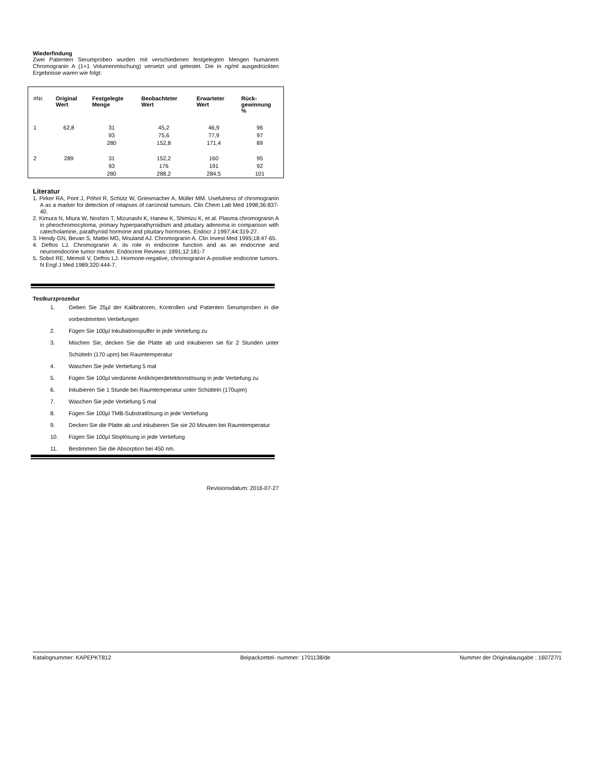Wiederfindung
Zwei Patienten Serumproben wurden mit verschiedenen festgelegten Mengen humanem Chromogranin A (1+1 Volumenmischung) versetzt und getestet. Die in ng/ml ausgedrückten Ergebnisse waren wie folgt:
| #Nr. | Original Wert | Festgelegte Menge | Beobachteter Wert | Erwarteter Wert | Rück- gewinnung % |
| --- | --- | --- | --- | --- | --- |
| 1 | 62,8 | 31 | 45,2 | 46,9 | 96 |
| | | 93 | 75,6 | 77,9 | 97 |
| | | 280 | 152,8 | 171,4 | 89 |
| 2 | 289 | 31 | 152,2 | 160 | 95 |
| | | 93 | 176 | 191 | 92 |
| | | 280 | 288,2 | 284,5 | 101 |
Literatur
1. Pirker RA, Pont J, Pöhnl R, Schütz W, Griesmacher A, Müller MM. Usefulness of chromogranin A as a marker for detection of relapses of carcinoid tumours. Clin Chem Lab Med 1998;36:837-40.
2. Kimura N, Miura W, Noshiro T, Mizunashi K, Hanew K, Shimizu K, et al. Plasma chromogranin A in pheochromocytoma, primary hyperparathyroidism and pituitary adenoma in comparison with catecholamine, parathyroid hormone and pituitary hormones. Endocr J 1997;44:319-27.
3. Hendy GN, Bevan S, Mattei MG, Mouland AJ. Chromogranin A. Clin Invest Med 1995;18:47-65.
4. Deftos LJ. Chromogranin A: its role in endocrine function and as an endocrine and neuroendocrine tumor marker. Endocrine Reviews: 1991;12:181-7
5. Sobol RE, Memoli V, Deftos LJ. Hormone-negative, chromogranin A-positive endocrine tumors. N Engl J Med 1989;320:444-7.
Testkurzprozedur
1. Geben Sie 25µl der Kalibratoren, Kontrollen und Patienten Serumproben in die vorbestimmten Vertiefungen
2. Fügen Sie 100µl Inkubationspuffer in jede Vertiefung zu
3. Mischen Sie, decken Sie die Platte ab und inkubieren sie für 2 Stunden unter Schütteln (170 upm) bei Raumtemperatur
4. Waschen Sie jede Vertiefung 5 mal
5. Fügen Sie 100µl verdünnte Antikörperdetektionslösung in jede Vertiefung zu
6. Inkubieren Sie 1 Stunde bei Raumtemperatur unter Schütteln (170upm)
7. Waschen Sie jede Vertiefung 5 mal
8. Fügen Sie 100µl TMB-Substratlösung in jede Vertiefung
9. Decken Sie die Platte ab und inkubieren Sie sie 20 Minuten bei Raumtemperatur
10. Fügen Sie 100µl Stoplösung in jede Vertiefung
11. Bestimmen Sie die Absorption bei 450 nm.
Revisionsdatum: 2016-07-27
Katalognummer: KAPEPKT812 Beipackzettel- nummer: 1701138/de Nummer der Originalausgabe : 160727/1